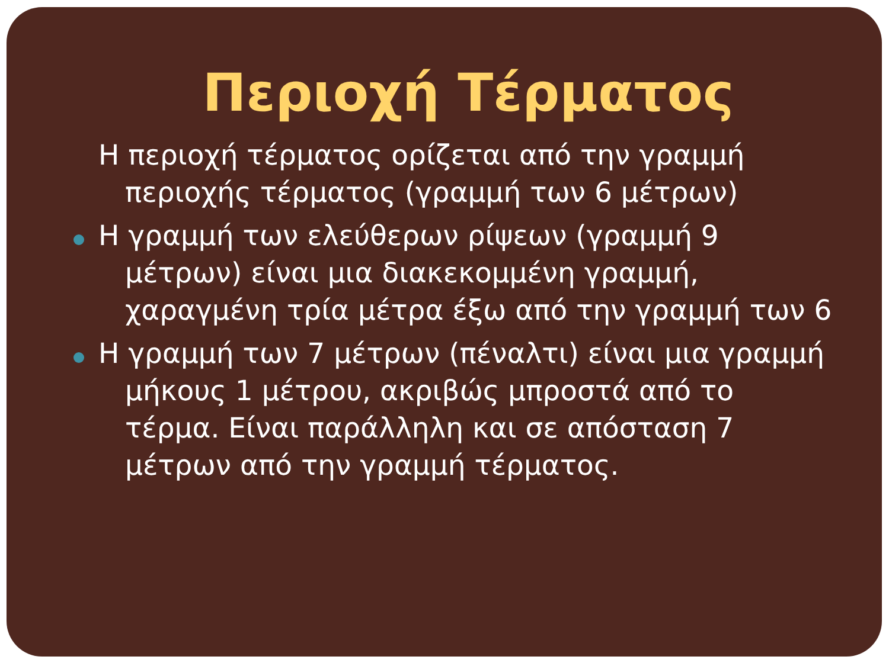Περιοχή Τέρματος
Η περιοχή τέρματος ορίζεται από την γραμμή περιοχής τέρματος (γραμμή των 6 μέτρων)
Η γραμμή των ελεύθερων ρίψεων (γραμμή 9 μέτρων) είναι μια διακεκομμένη γραμμή, χαραγμένη τρία μέτρα έξω από την γραμμή των 6
Η γραμμή των 7 μέτρων (πέναλτι) είναι μια γραμμή μήκους 1 μέτρου, ακριβώς μπροστά από το τέρμα. Είναι παράλληλη και σε απόσταση 7 μέτρων από την γραμμή τέρματος.